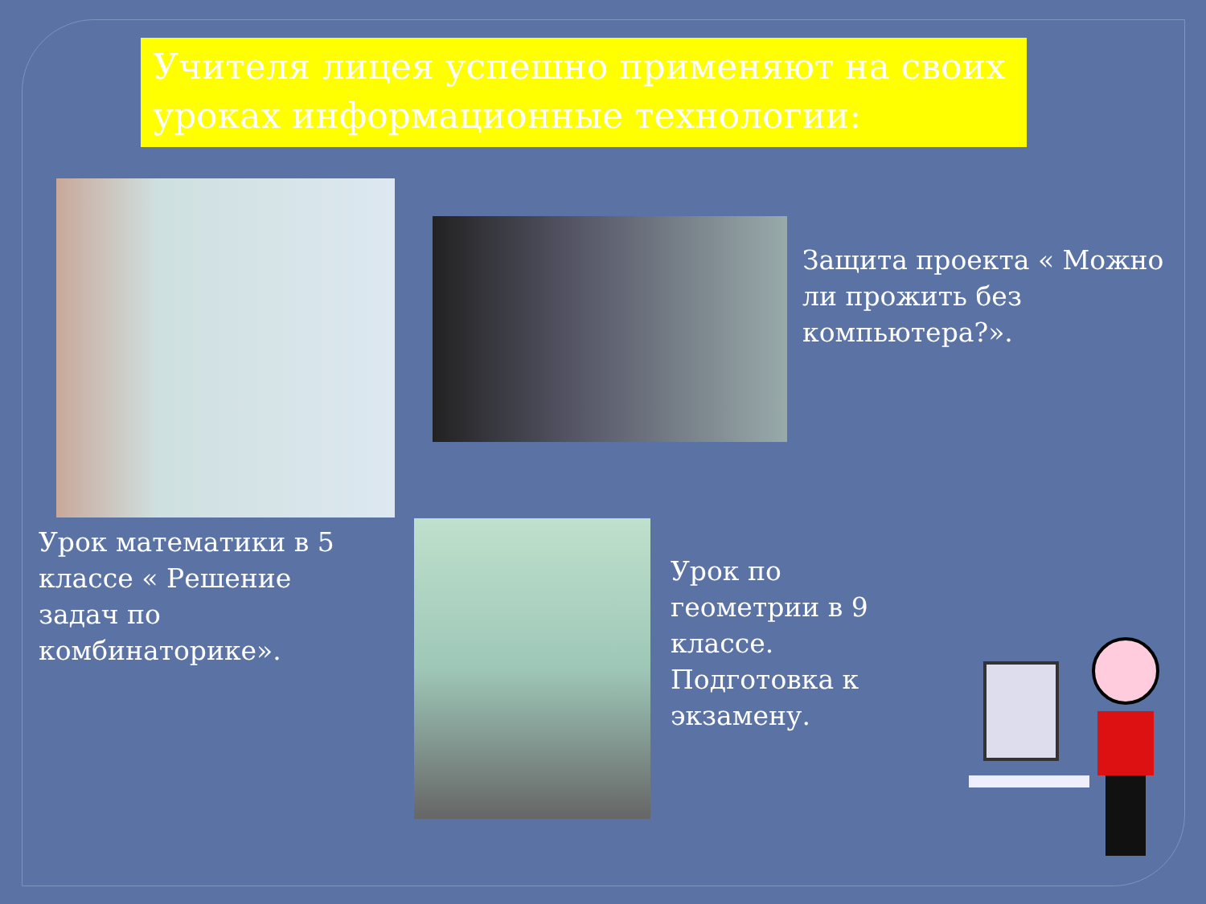Учителя лицея успешно применяют на своих уроках информационные технологии:
Защита проекта « Можно ли прожить без компьютера?».
Урок математики в 5 классе « Решение задач по комбинаторике».
Урок по геометрии в 9 классе. Подготовка к экзамену.